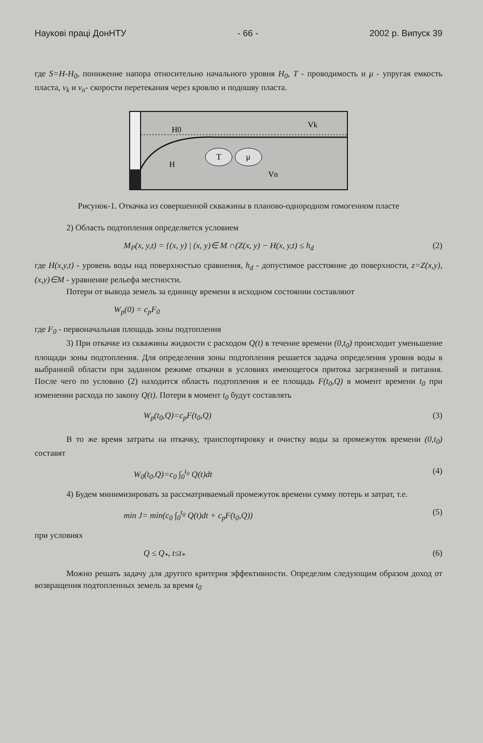Наукові праці ДонНТУ - 66 - 2002 р. Випуск 39
где S=H-H<sub>0</sub>, понижение напора относительно начального уровня H<sub>0</sub>, T - проводимость и μ - упругая емкость пласта, ν<sub>k</sub> и ν<sub>n</sub>- скорости перетекания через кровлю и подошву пласта.
H0
H
T
μ
Vk
Vn
Рисунок-1. Откачка из совершенной скважины в планово-однородном гомогенном пласте
2) Область подтопления определяется условием
M<sub>P</sub>(x, y,t) = {(x, y) | (x, y)∈ M ∩(Z(x, y) − H(x, y,t) ≤ h<sub>d</sub> (2)
где H(x,y,t) - уровень воды над поверхностью сравнения, h<sub>d</sub> - допустимое расстояние до поверхности, z=Z(x,y), (x,y)∈M - уравнение рельефа местности.
Потери от вывода земель за единицу времени в исходном состоянии составляют
W<sub>p</sub>(0) = c<sub>p</sub>F<sub>0</sub>
где F<sub>0</sub> - первоначальная площадь зоны подтопления
3) При откачке из скважины жидкости с расходом Q(t) в течение времени (0,t<sub>0</sub>) происходит уменьшение площади зоны подтопления. Для определения зоны подтопления решается задача определения уровня воды в выбранной области при заданном режиме откачки в условиях имеющегося притока загрязнений и питания. После чего по условию (2) находится область подтопления и ее площадь F(t<sub>0</sub>,Q) в момент времени t<sub>0</sub> при изменении расхода по закону Q(t). Потери в момент t<sub>0</sub> будут составлять
W<sub>p</sub>(t<sub>0</sub>,Q)=c<sub>p</sub>F(t<sub>0</sub>,Q) (3)
В то же время затраты на откачку, транспортировку и очистку воды за промежуток времени (0,t<sub>0</sub>) составят
W<sub>0</sub>(t<sub>0</sub>,Q)=c<sub>0</sub> ∫<sub>0</sub><sup>t<sub>0</sub></sup> Q(t)dt (4)
4) Будем минимизировать за рассматриваемый промежуток времени сумму потерь и затрат, т.е.
min J= min(c<sub>0</sub> ∫<sub>0</sub><sup>t<sub>0</sub></sup> Q(t)dt + c<sub>p</sub>F(t<sub>0</sub>,Q)) (5)
при условиях
Q ≤ Q<sub>*</sub>, t≤t<sub>*</sub> (6)
Можно решать задачу для другого критерия эффективности. Определим следующим образом доход от возвращения подтопленных земель за время t<sub>0</sub>